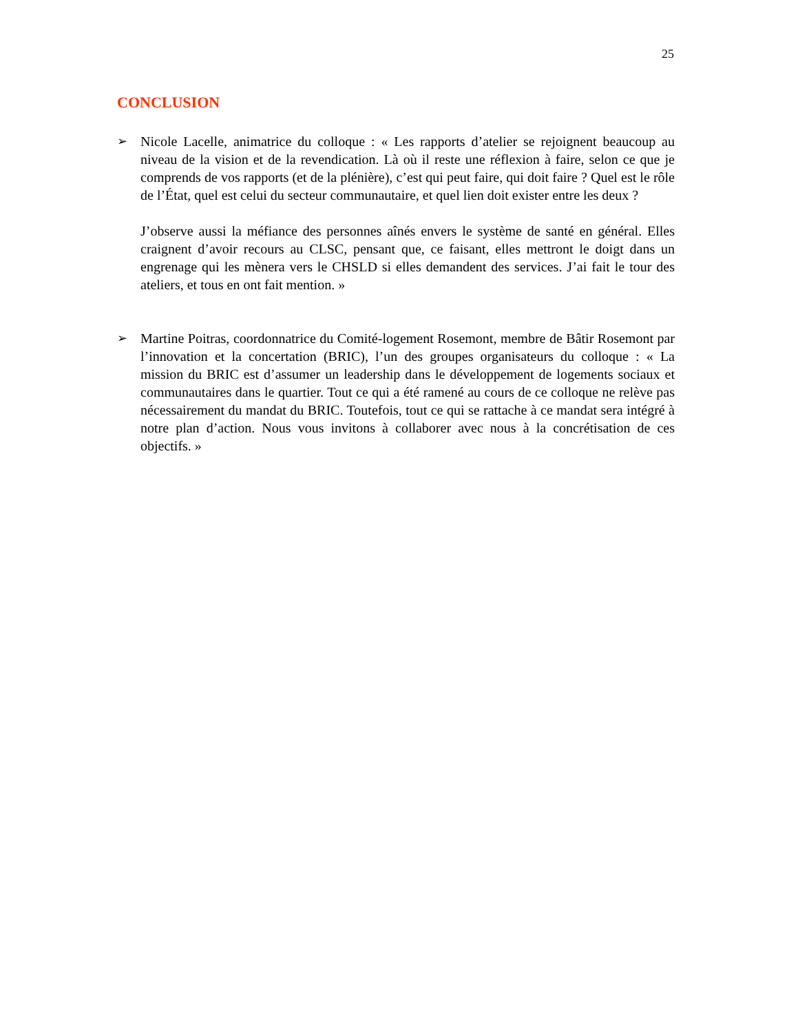25
CONCLUSION
➢ Nicole Lacelle, animatrice du colloque : « Les rapports d’atelier se rejoignent beaucoup au niveau de la vision et de la revendication. Là où il reste une réflexion à faire, selon ce que je comprends de vos rapports (et de la plénière), c’est qui peut faire, qui doit faire ? Quel est le rôle de l’État, quel est celui du secteur communautaire, et quel lien doit exister entre les deux ?
J’observe aussi la méfiance des personnes aînés envers le système de santé en général. Elles craignent d’avoir recours au CLSC, pensant que, ce faisant, elles mettront le doigt dans un engrenage qui les mènera vers le CHSLD si elles demandent des services. J’ai fait le tour des ateliers, et tous en ont fait mention. »
➢ Martine Poitras, coordonnatrice du Comité-logement Rosemont, membre de Bâtir Rosemont par l’innovation et la concertation (BRIC), l’un des groupes organisateurs du colloque : « La mission du BRIC est d’assumer un leadership dans le développement de logements sociaux et communautaires dans le quartier. Tout ce qui a été ramené au cours de ce colloque ne relève pas nécessairement du mandat du BRIC. Toutefois, tout ce qui se rattache à ce mandat sera intégré à notre plan d’action. Nous vous invitons à collaborer avec nous à la concrétisation de ces objectifs. »